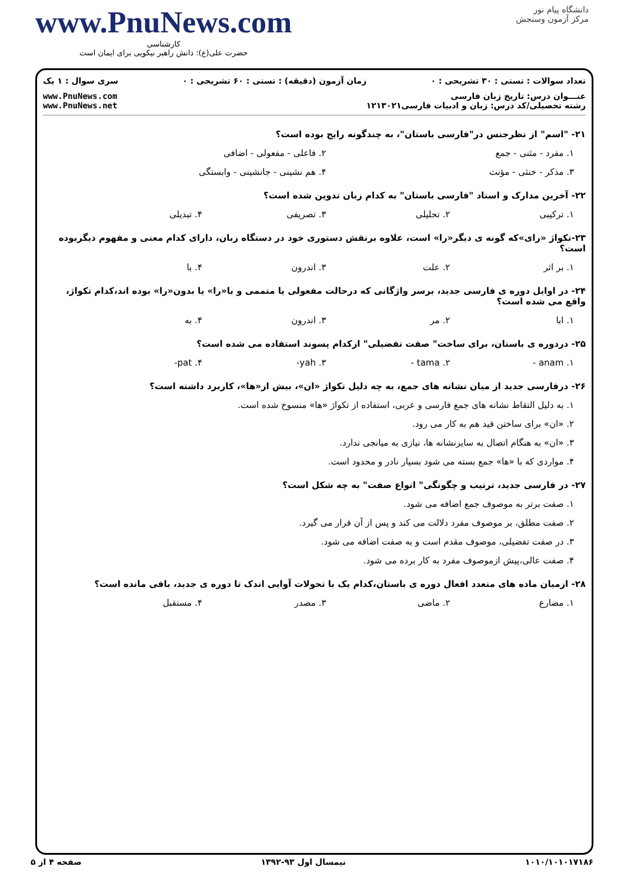دانشگاه پیام نور
مرکز آزمون وسنجش
www.PnuNews.com
کارشناسی
حضرت علی(ع): دانش راهبر نیکویی برای ایمان است
تعداد سوالات : تستی : ۳۰ تشریحی : ۰ زمان آزمون (دقیقه) : تستی : ۶۰ تشریحی : ۰ سری سوال : ۱ یک
عنـــوان درس: تاریخ زبان فارسی
رشته تحصیلی/کد درس: زبان و ادبیات فارسی۱۲۱۳۰۲۱
www.PnuNews.com
www.PnuNews.net
۲۱- "اسم" از نظرجنس در"فارسی باستان"، به چندگونه رایج بوده است؟
۱. مفرد - مثنی - جمع ۲. فاعلی - مفعولی - اضافی
۳. مذکر - خنثی - مؤنث ۴. هم نشینی - جانشینی - وابستگی
۲۲- آخرین مدارک و اسناد "فارسی باستان" به کدام زبان تدوین شده است؟
۱. ترکیبی ۲. تحلیلی ۳. تصریفی ۴. تبدیلی
۲۳-تکواژ «رای»که گونه ی دیگر«را» است، علاوه برنقش دستوری خود در دستگاه زبان، دارای کدام معنی و مفهوم دیگربوده است؟
۱. بر اثر ۲. علت ۳. اندرون ۴. با
۲۴- در اوایل دوره ی فارسی جدید، برسر واژگانی که درحالت مفعولی یا متممی و با«را» یا بدون«را» بوده اند،کدام تکواژ، واقع می شده است؟
۱. ابا ۲. مر ۳. اندرون ۴. به
۲۵- دردوره ی باستان، برای ساخت" صفت تفضیلی" ازکدام پسوند استفاده می شده است؟
۱. anam - ۲. tama - ۳. yah- ۴. pat-
۲۶- درفارسی جدید از میان نشانه های جمع، به چه دلیل تکواژ «ان»، بیش از«ها»، کاربرد داشته است؟
۱. به دلیل التقاط نشانه های جمع فارسی و عربی، استفاده از تکواژ «ها» منسوخ شده است.
۲. «ان» برای ساختن قید هم به کار می رود.
۳. «ان» به هنگام اتصال به سایرنشانه ها، نیازی به میانجی ندارد.
۴. مواردی که با «ها» جمع بسته می شود بسیار نادر و محدود است.
۲۷- در فارسی جدید، ترتیب و چگونگی" انواع صفت" به چه شکل است؟
۱. صفت برتر به موصوف جمع اضافه می شود.
۲. صفت مطلق، بر موصوف مفرد دلالت می کند و پس از آن قرار می گیرد.
۳. در صفت تفضیلی، موصوف مقدم است و به صفت اضافه می شود.
۴. صفت عالی،پیش ازموصوف مفرد به کار برده می شود.
۲۸- ازمیان ماده های متعدد افعال دوره ی باستان،کدام یک با تحولات آوایی اندک تا دوره ی جدید، باقی مانده است؟
۱. مضارع ۲. ماضی ۳. مصدر ۴. مستقبل
۱۰۱۰/۱۰۱۰۱۷۱۸۶ نیمسال اول ۹۳-۱۳۹۲ صفحه ۴ از ۵